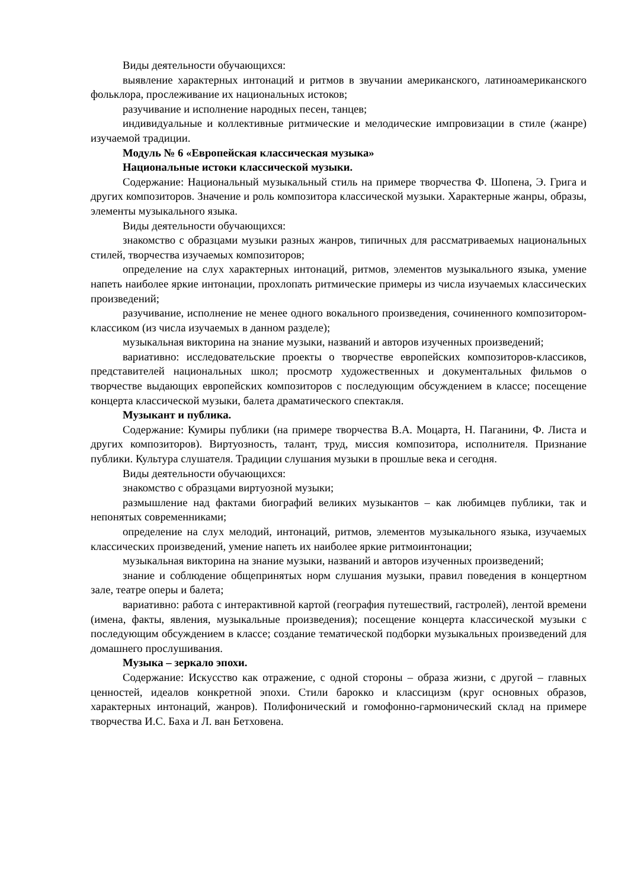Виды деятельности обучающихся:
выявление характерных интонаций и ритмов в звучании американского, латиноамериканского фольклора, прослеживание их национальных истоков;
разучивание и исполнение народных песен, танцев;
индивидуальные и коллективные ритмические и мелодические импровизации в стиле (жанре) изучаемой традиции.
Модуль № 6 «Европейская классическая музыка»
Национальные истоки классической музыки.
Содержание: Национальный музыкальный стиль на примере творчества Ф. Шопена, Э. Грига и других композиторов. Значение и роль композитора классической музыки. Характерные жанры, образы, элементы музыкального языка.
Виды деятельности обучающихся:
знакомство с образцами музыки разных жанров, типичных для рассматриваемых национальных стилей, творчества изучаемых композиторов;
определение на слух характерных интонаций, ритмов, элементов музыкального языка, умение напеть наиболее яркие интонации, прохлопать ритмические примеры из числа изучаемых классических произведений;
разучивание, исполнение не менее одного вокального произведения, сочиненного композитором-классиком (из числа изучаемых в данном разделе);
музыкальная викторина на знание музыки, названий и авторов изученных произведений;
вариативно: исследовательские проекты о творчестве европейских композиторов-классиков, представителей национальных школ; просмотр художественных и документальных фильмов о творчестве выдающих европейских композиторов с последующим обсуждением в классе; посещение концерта классической музыки, балета драматического спектакля.
Музыкант и публика.
Содержание: Кумиры публики (на примере творчества В.А. Моцарта, Н. Паганини, Ф. Листа и других композиторов). Виртуозность, талант, труд, миссия композитора, исполнителя. Признание публики. Культура слушателя. Традиции слушания музыки в прошлые века и сегодня.
Виды деятельности обучающихся:
знакомство с образцами виртуозной музыки;
размышление над фактами биографий великих музыкантов – как любимцев публики, так и непонятых современниками;
определение на слух мелодий, интонаций, ритмов, элементов музыкального языка, изучаемых классических произведений, умение напеть их наиболее яркие ритмоинтонации;
музыкальная викторина на знание музыки, названий и авторов изученных произведений;
знание и соблюдение общепринятых норм слушания музыки, правил поведения в концертном зале, театре оперы и балета;
вариативно: работа с интерактивной картой (география путешествий, гастролей), лентой времени (имена, факты, явления, музыкальные произведения); посещение концерта классической музыки с последующим обсуждением в классе; создание тематической подборки музыкальных произведений для домашнего прослушивания.
Музыка – зеркало эпохи.
Содержание: Искусство как отражение, с одной стороны – образа жизни, с другой – главных ценностей, идеалов конкретной эпохи. Стили барокко и классицизм (круг основных образов, характерных интонаций, жанров). Полифонический и гомофонно-гармонический склад на примере творчества И.С. Баха и Л. ван Бетховена.